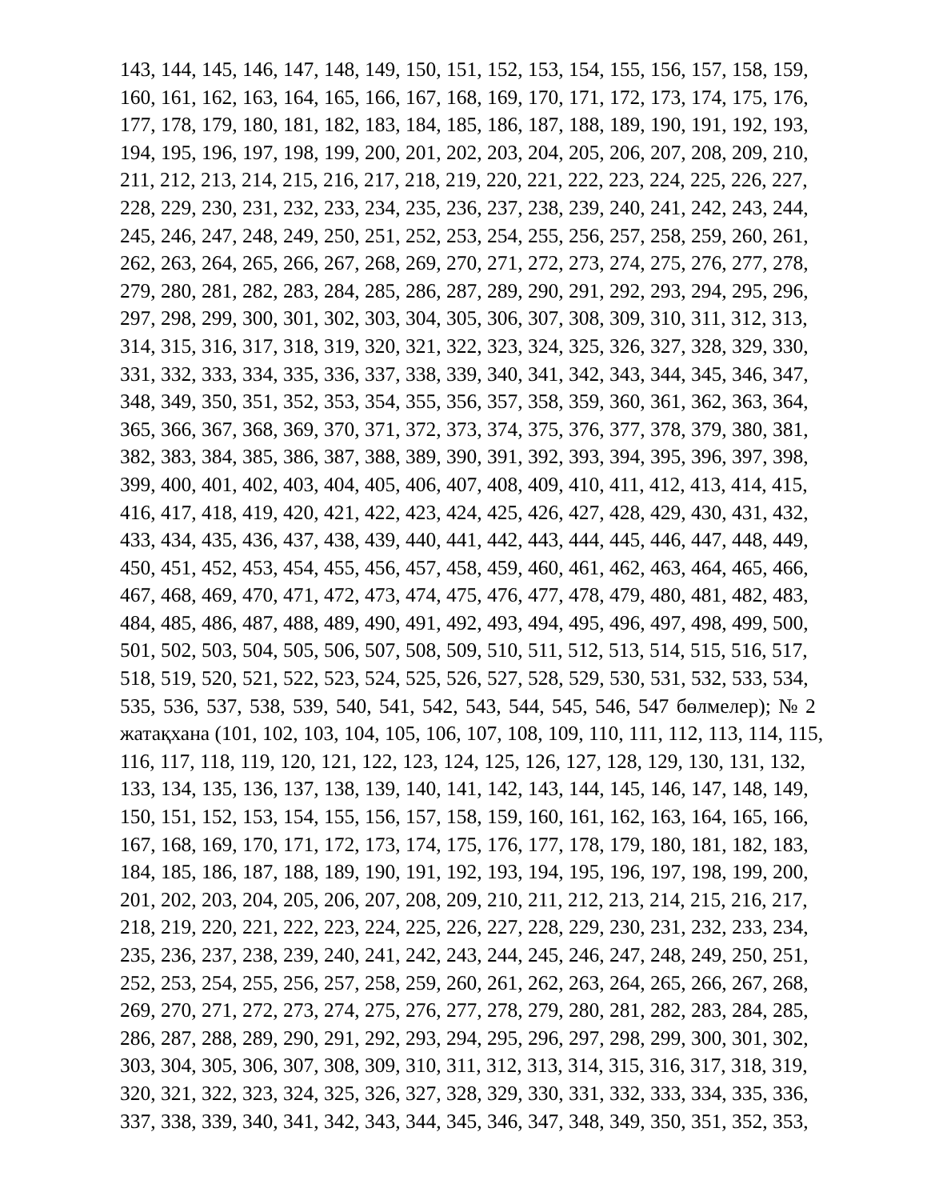143, 144, 145, 146, 147, 148, 149, 150, 151, 152, 153, 154, 155, 156, 157, 158, 159,
160, 161, 162, 163, 164, 165, 166, 167, 168, 169, 170, 171, 172, 173, 174, 175, 176,
177, 178, 179, 180, 181, 182, 183, 184, 185, 186, 187, 188, 189, 190, 191, 192, 193,
194, 195, 196, 197, 198, 199, 200, 201, 202, 203, 204, 205, 206, 207, 208, 209, 210,
211, 212, 213, 214, 215, 216, 217, 218, 219, 220, 221, 222, 223, 224, 225, 226, 227,
228, 229, 230, 231, 232, 233, 234, 235, 236, 237, 238, 239, 240, 241, 242, 243, 244,
245, 246, 247, 248, 249, 250, 251, 252, 253, 254, 255, 256, 257, 258, 259, 260, 261,
262, 263, 264, 265, 266, 267, 268, 269, 270, 271, 272, 273, 274, 275, 276, 277, 278,
279, 280, 281, 282, 283, 284, 285, 286, 287, 289, 290, 291, 292, 293, 294, 295, 296,
297, 298, 299, 300, 301, 302, 303, 304, 305, 306, 307, 308, 309, 310, 311, 312, 313,
314, 315, 316, 317, 318, 319, 320, 321, 322, 323, 324, 325, 326, 327, 328, 329, 330,
331, 332, 333, 334, 335, 336, 337, 338, 339, 340, 341, 342, 343, 344, 345, 346, 347,
348, 349, 350, 351, 352, 353, 354, 355, 356, 357, 358, 359, 360, 361, 362, 363, 364,
365, 366, 367, 368, 369, 370, 371, 372, 373, 374, 375, 376, 377, 378, 379, 380, 381,
382, 383, 384, 385, 386, 387, 388, 389, 390, 391, 392, 393, 394, 395, 396, 397, 398,
399, 400, 401, 402, 403, 404, 405, 406, 407, 408, 409, 410, 411, 412, 413, 414, 415,
416, 417, 418, 419, 420, 421, 422, 423, 424, 425, 426, 427, 428, 429, 430, 431, 432,
433, 434, 435, 436, 437, 438, 439, 440, 441, 442, 443, 444, 445, 446, 447, 448, 449,
450, 451, 452, 453, 454, 455, 456, 457, 458, 459, 460, 461, 462, 463, 464, 465, 466,
467, 468, 469, 470, 471, 472, 473, 474, 475, 476, 477, 478, 479, 480, 481, 482, 483,
484, 485, 486, 487, 488, 489, 490, 491, 492, 493, 494, 495, 496, 497, 498, 499, 500,
501, 502, 503, 504, 505, 506, 507, 508, 509, 510, 511, 512, 513, 514, 515, 516, 517,
518, 519, 520, 521, 522, 523, 524, 525, 526, 527, 528, 529, 530, 531, 532, 533, 534,
535, 536, 537, 538, 539, 540, 541, 542, 543, 544, 545, 546, 547 бөлмелер); № 2
жатақхана (101, 102, 103, 104, 105, 106, 107, 108, 109, 110, 111, 112, 113, 114, 115,
116, 117, 118, 119, 120, 121, 122, 123, 124, 125, 126, 127, 128, 129, 130, 131, 132,
133, 134, 135, 136, 137, 138, 139, 140, 141, 142, 143, 144, 145, 146, 147, 148, 149,
150, 151, 152, 153, 154, 155, 156, 157, 158, 159, 160, 161, 162, 163, 164, 165, 166,
167, 168, 169, 170, 171, 172, 173, 174, 175, 176, 177, 178, 179, 180, 181, 182, 183,
184, 185, 186, 187, 188, 189, 190, 191, 192, 193, 194, 195, 196, 197, 198, 199, 200,
201, 202, 203, 204, 205, 206, 207, 208, 209, 210, 211, 212, 213, 214, 215, 216, 217,
218, 219, 220, 221, 222, 223, 224, 225, 226, 227, 228, 229, 230, 231, 232, 233, 234,
235, 236, 237, 238, 239, 240, 241, 242, 243, 244, 245, 246, 247, 248, 249, 250, 251,
252, 253, 254, 255, 256, 257, 258, 259, 260, 261, 262, 263, 264, 265, 266, 267, 268,
269, 270, 271, 272, 273, 274, 275, 276, 277, 278, 279, 280, 281, 282, 283, 284, 285,
286, 287, 288, 289, 290, 291, 292, 293, 294, 295, 296, 297, 298, 299, 300, 301, 302,
303, 304, 305, 306, 307, 308, 309, 310, 311, 312, 313, 314, 315, 316, 317, 318, 319,
320, 321, 322, 323, 324, 325, 326, 327, 328, 329, 330, 331, 332, 333, 334, 335, 336,
337, 338, 339, 340, 341, 342, 343, 344, 345, 346, 347, 348, 349, 350, 351, 352, 353,